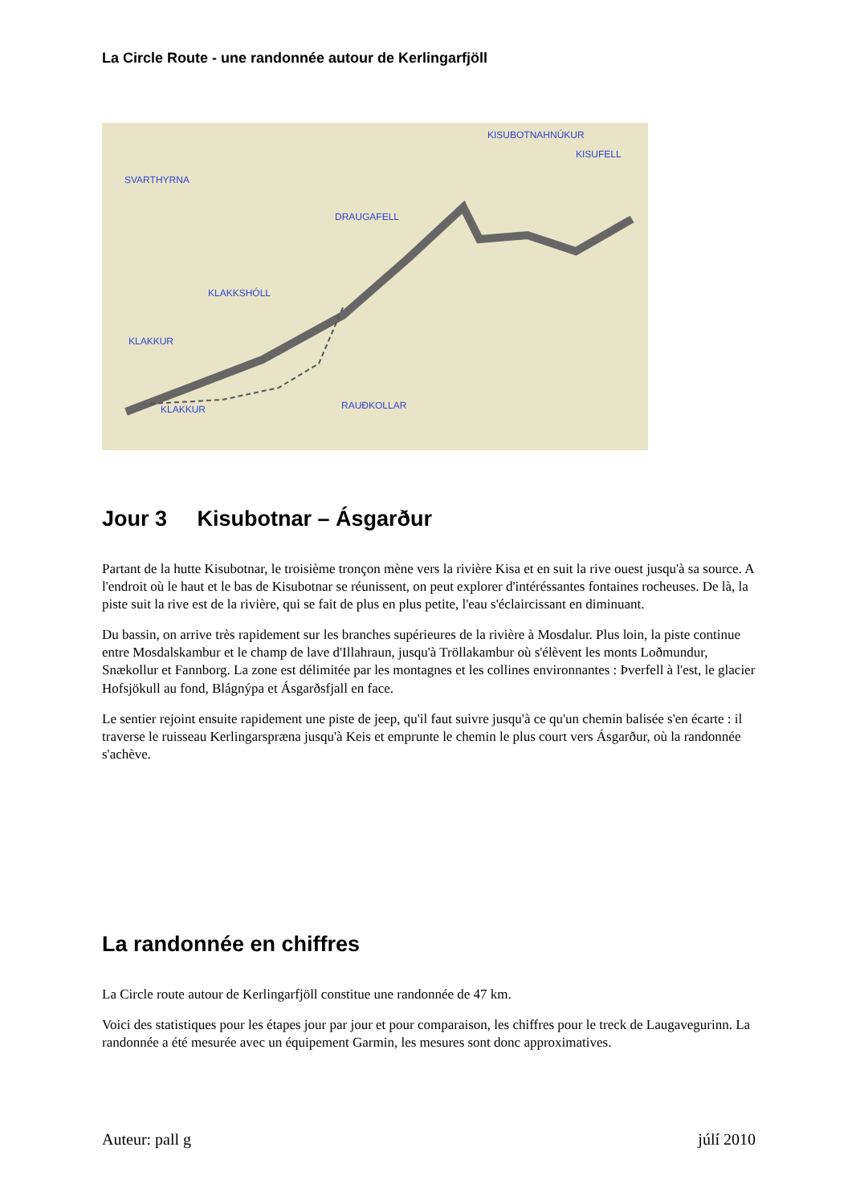La Circle Route - une randonnée autour de Kerlingarfjöll
KISUBOTNAHNÚKUR
KISUFELL
SVARTHYRNA
DRAUGAFELL
KLAKKSHÓLL
KLAKKUR
KLAKKUR RAUÐKOLLAR
Jour 3 Kisubotnar – Ásgarður
Partant de la hutte Kisubotnar, le troisième tronçon mène vers la rivière Kisa et en suit la rive ouest jusqu'à sa source. A l'endroit où le haut et le bas de Kisubotnar se réunissent, on peut explorer d'intéréssantes fontaines rocheuses. De là, la piste suit la rive est de la rivière, qui se fait de plus en plus petite, l'eau s'éclaircissant en diminuant.
Du bassin, on arrive très rapidement sur les branches supérieures de la rivière à Mosdalur. Plus loin, la piste continue entre Mosdalskambur et le champ de lave d'Illahraun, jusqu'à Tröllakambur où s'élèvent les monts Loðmundur, Snækollur et Fannborg. La zone est délimitée par les montagnes et les collines environnantes : Þverfell à l'est, le glacier Hofsjökull au fond, Blágnýpa et Ásgarðsfjall en face.
Le sentier rejoint ensuite rapidement une piste de jeep, qu'il faut suivre jusqu'à ce qu'un chemin balisée s'en écarte : il traverse le ruisseau Kerlingarspræna jusqu'à Keis et emprunte le chemin le plus court vers Ásgarður, où la randonnée s'achève.
La randonnée en chiffres
La Circle route autour de Kerlingarfjöll constitue une randonnée de 47 km.
Voici des statistiques pour les étapes jour par jour et pour comparaison, les chiffres pour le treck de Laugavegurinn. La randonnée a été mesurée avec un équipement Garmin, les mesures sont donc approximatives.
Auteur: pall g júlí 2010